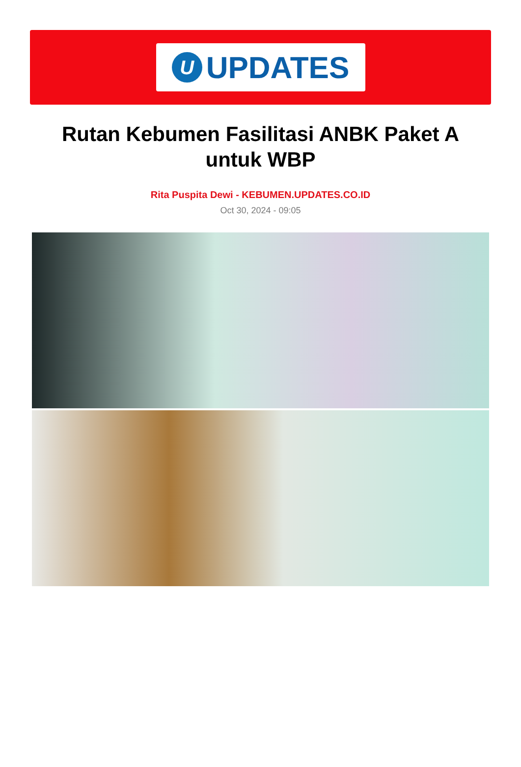U
UPDATES
Rutan Kebumen Fasilitasi ANBK Paket A untuk WBP
Rita Puspita Dewi - KEBUMEN.UPDATES.CO.ID
Oct 30, 2024 - 09:05